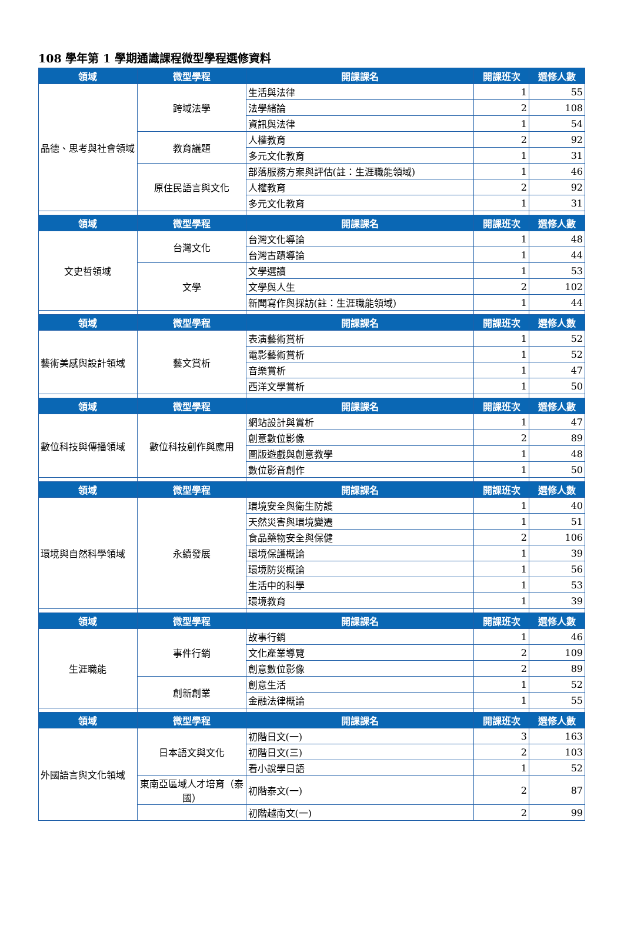108 學年第 1 學期通識課程微型學程選修資料
| 領域 | 微型學程 | 開課課名 | 開課班次 | 選修人數 |
| --- | --- | --- | --- | --- |
| 品德、思考與社會領域 | 跨域法學 | 生活與法律 | 1 | 55 |
| | | 法學緒論 | 2 | 108 |
| | | 資訊與法律 | 1 | 54 |
| | 教育議題 | 人權教育 | 2 | 92 |
| | | 多元文化教育 | 1 | 31 |
| | 原住民語言與文化 | 部落服務方案與評估(註：生涯職能領域) | 1 | 46 |
| | | 人權教育 | 2 | 92 |
| | | 多元文化教育 | 1 | 31 |
| 領域 | 微型學程 | 開課課名 | 開課班次 | 選修人數 |
| 文史哲領域 | 台灣文化 | 台灣文化導論 | 1 | 48 |
| | | 台灣古蹟導論 | 1 | 44 |
| | 文學 | 文學選讀 | 1 | 53 |
| | | 文學與人生 | 2 | 102 |
| | | 新聞寫作與採訪(註：生涯職能領域) | 1 | 44 |
| 領域 | 微型學程 | 開課課名 | 開課班次 | 選修人數 |
| 藝術美感與設計領域 | 藝文賞析 | 表演藝術賞析 | 1 | 52 |
| | | 電影藝術賞析 | 1 | 52 |
| | | 音樂賞析 | 1 | 47 |
| | | 西洋文學賞析 | 1 | 50 |
| 領域 | 微型學程 | 開課課名 | 開課班次 | 選修人數 |
| 數位科技與傳播領域 | 數位科技創作與應用 | 網站設計與賞析 | 1 | 47 |
| | | 創意數位影像 | 2 | 89 |
| | | 圖版遊戲與創意教學 | 1 | 48 |
| | | 數位影音創作 | 1 | 50 |
| 領域 | 微型學程 | 開課課名 | 開課班次 | 選修人數 |
| 環境與自然科學領域 | 永續發展 | 環境安全與衛生防護 | 1 | 40 |
| | | 天然災害與環境變遷 | 1 | 51 |
| | | 食品藥物安全與保健 | 2 | 106 |
| | | 環境保護概論 | 1 | 39 |
| | | 環境防災概論 | 1 | 56 |
| | | 生活中的科學 | 1 | 53 |
| | | 環境教育 | 1 | 39 |
| 領域 | 微型學程 | 開課課名 | 開課班次 | 選修人數 |
| 生涯職能 | 事件行銷 | 故事行銷 | 1 | 46 |
| | | 文化產業導覽 | 2 | 109 |
| | | 創意數位影像 | 2 | 89 |
| | 創新創業 | 創意生活 | 1 | 52 |
| | | 金融法律概論 | 1 | 55 |
| 領域 | 微型學程 | 開課課名 | 開課班次 | 選修人數 |
| 外國語言與文化領域 | 日本語文與文化 | 初階日文(一) | 3 | 163 |
| | | 初階日文(三) | 2 | 103 |
| | | 看小說學日語 | 1 | 52 |
| | 東南亞區域人才培育（泰國） | 初階泰文(一) | 2 | 87 |
| | | 初階越南文(一) | 2 | 99 |